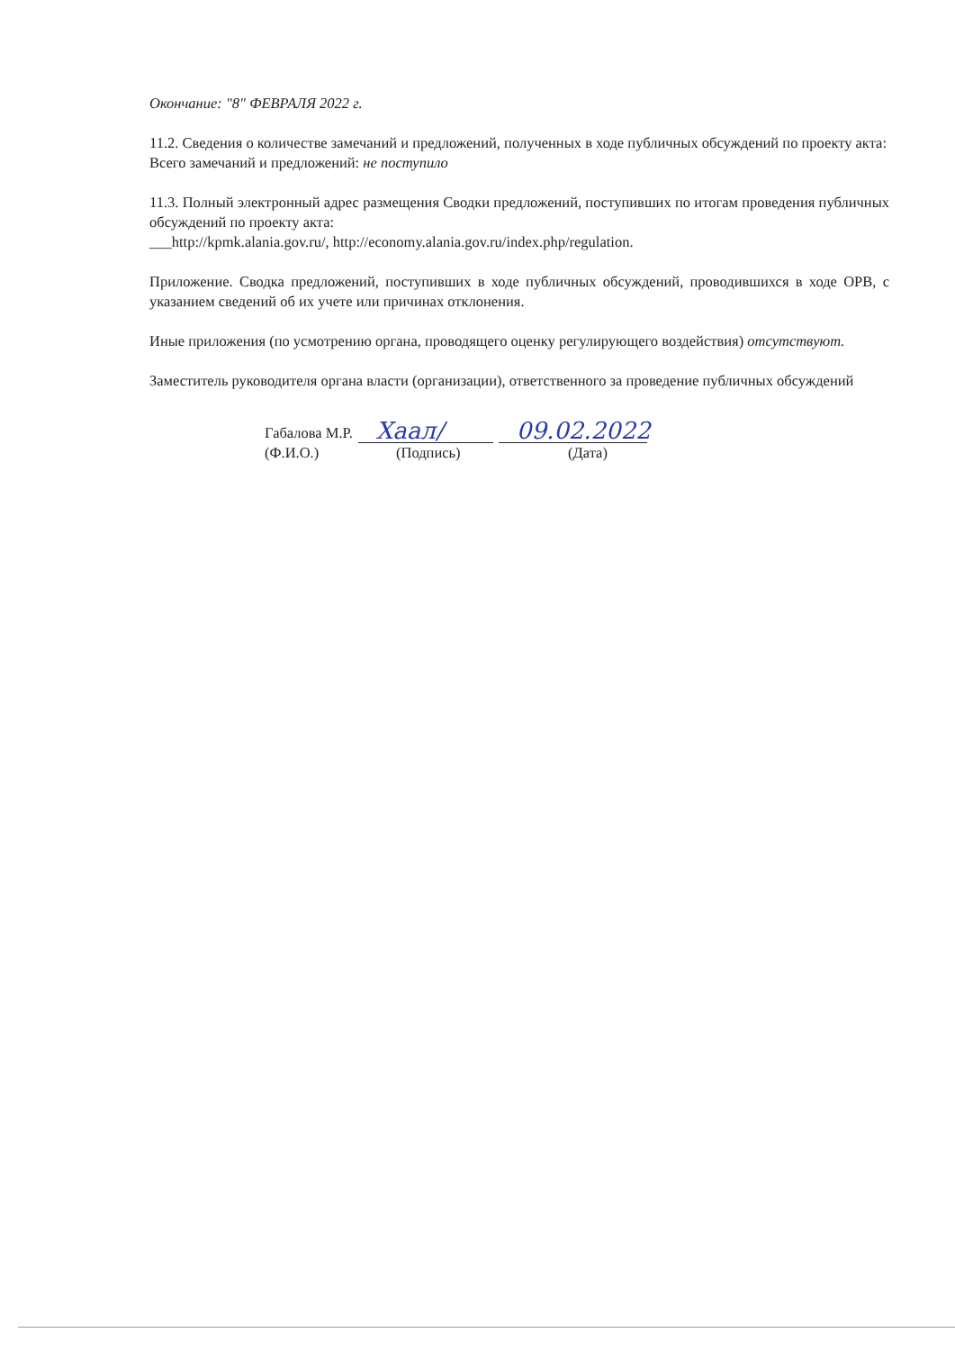Окончание: "8" ФЕВРАЛЯ 2022 г.
11.2. Сведения о количестве замечаний и предложений, полученных в ходе публичных обсуждений по проекту акта:
Всего замечаний и предложений: не поступило
11.3. Полный электронный адрес размещения Сводки предложений, поступивших по итогам проведения публичных обсуждений по проекту акта:
___http://kpmk.alania.gov.ru/, http://economy.alania.gov.ru/index.php/regulation.
Приложение. Сводка предложений, поступивших в ходе публичных обсуждений, проводившихся в ходе ОРВ, с указанием сведений об их учете или причинах отклонения.
Иные приложения (по усмотрению органа, проводящего оценку регулирующего воздействия) отсутствуют.
Заместитель руководителя органа власти (организации), ответственного за проведение публичных обсуждений
Габалова М.Р. Хаал/ 09.02.2022
(Ф.И.О.) (Подпись) (Дата)